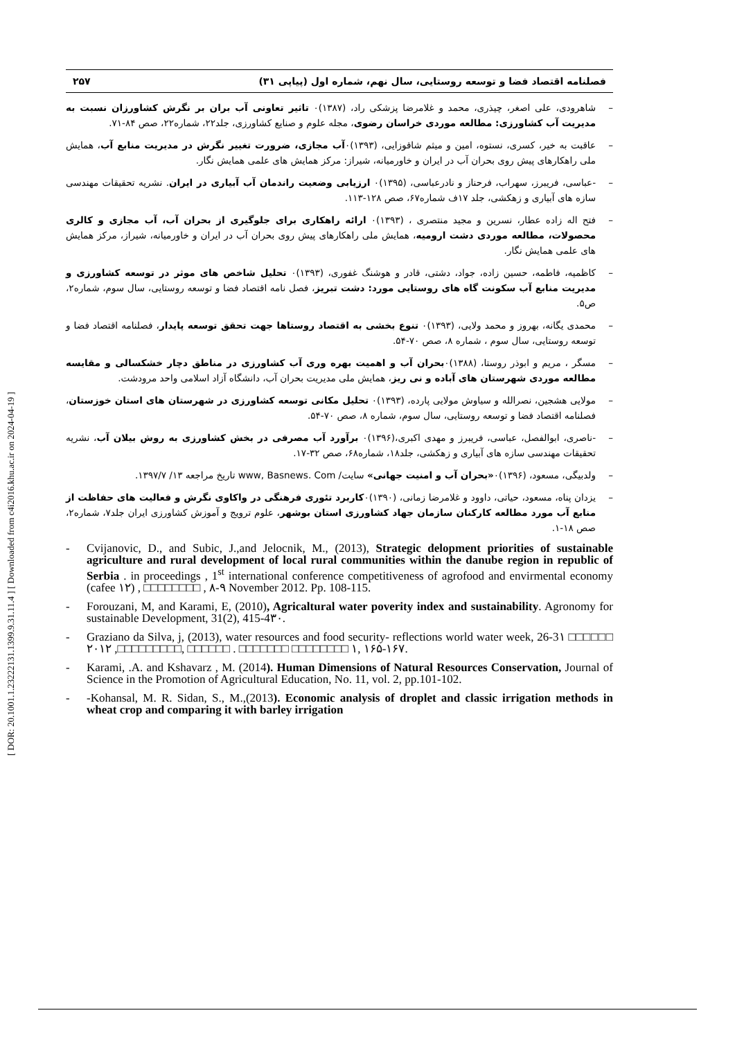[ DOR: 20.1001.1.23222131.1399.9.31.11.4 ] [ Downloaded from c4i2016.khu.ac.ir on 2024-04-19 ]
فصلنامه اقتصاد فضا و توسعه روستایی، سال نهم، شماره اول (پیاپی ۳۱) ۲۵۷
– شاهرودی، علی اصغر، چیذری، محمد و غلامرضا پزشکی راد، (۱۳۸۷)۰ تاثیر تعاونی آب بران بر نگرش کشاورزان نسبت به مدیریت آب کشاورزی: مطالعه موردی خراسان رضوی، مجله علوم و صنایع کشاورزی، جلد۲۲، شماره۲۲، صص ۸۴-۷۱.
– عاقبت به خیر، کسری، نستوه، امین و میثم شاقوزایی، (۱۳۹۳)۰آب مجازی، ضرورت تغییر نگرش در مدیریت منابع آب، همایش ملی راهکارهای پیش روی بحران آب در ایران و خاورمیانه، شیراز: مرکز همایش های علمی همایش نگار.
– -عباسی، فریبرز، سهراب، فرحناز و نادرعباسی، (۱۳۹۵)۰ ارزیابی وضعیت راندمان آب آبیاری در ایران. نشریه تحقیقات مهندسی سازه های آبیاری و زهکشی، جلد ۱۷ف شماره۶۷، صص ۱۲۸-۱۱۳.
– فتح اله زاده عطار، نسرین و مجید منتصری ، (۱۳۹۳)۰ ارائه راهکاری برای جلوگیری از بحران آب، آب مجازی و کالری محصولات، مطالعه موردی دشت ارومیه، همایش ملی راهکارهای پیش روی بحران آب در ایران و خاورمیانه، شیراز، مرکز همایش های علمی همایش نگار.
– کاظمیه، فاطمه، حسین زاده، جواد، دشتی، قادر و هوشنگ غفوری، (۱۳۹۳)۰ تحلیل شاخص های موثر در توسعه کشاورزی و مدیریت منابع آب سکونت گاه های روستایی مورد: دشت تبریز، فصل نامه اقتصاد فضا و توسعه روستایی، سال سوم، شماره۲، ص۵.
– محمدی یگانه، بهروز و محمد ولایی، (۱۳۹۳)۰ تنوع بخشی به اقتصاد روستاها جهت تحقق توسعه پایدار، فصلنامه اقتصاد فضا و توسعه روستایی، سال سوم ، شماره ۸، صص ۷۰-۵۴.
– مسگر ، مریم و ابوذر روستا، (۱۳۸۸)۰بحران آب و اهمیت بهره وری آب کشاورزی در مناطق دچار خشکسالی و مقایسه مطالعه موردی شهرستان های آباده و نی ریز، همایش ملی مدیریت بحران آب، دانشگاه آزاد اسلامی واحد مرودشت.
– مولایی هشجین، نصرالله و سیاوش مولایی پارده، (۱۳۹۳)۰ تحلیل مکانی توسعه کشاورزی در شهرستان های استان خوزستان، فصلنامه اقتصاد فضا و توسعه روستایی، سال سوم، شماره ۸، صص ۷۰-۵۴.
– -ناصری، ابوالفصل، عباسی، فریبرز و مهدی اکبری،(۱۳۹۶)۰ برآورد آب مصرفی در بخش کشاورزی به روش بیلان آب، نشریه تحقیقات مهندسی سازه های آبیاری و زهکشی، جلد۱۸، شماره۶۸، صص ۳۲-۱۷.
– ولدبیگی، مسعود، (۱۳۹۶)۰«بحران آب و امنیت جهانی» سایت/ www, Basnews. Com تاریخ مراجعه ۱۳/ ۱۳۹۷/۷.
– یزدان پناه، مسعود، حیاتی، داوود و غلامرضا زمانی، (۱۳۹۰)۰کاربرد تئوری فرهنگی در واکاوی نگرش و فعالیت های حفاظت از منابع آب مورد مطالعه کارکنان سازمان جهاد کشاورزی استان بوشهر، علوم ترویج و آموزش کشاورزی ایران جلد۷، شماره۲، صص ۱۸-۱.
- Cvijanovic, D., and Subic, J.,and Jelocnik, M., (2013), Strategic delopment priorities of sustainable agriculture and rural development of local rural communities within the danube region in republic of Serbia . in proceedings , 1<sup>st</sup> international conference competitiveness of agrofood and envirmental economy (cafee ۱۲) , □□□□□□□□ , ۸-۹ November 2012. Pp. 108-115.
- Forouzani, M, and Karami, E, (2010), Agricaltural water poverity index and sustainability. Agronomy for sustainable Development, 31(2), 415-4۳۰.
- Graziano da Silva, j, (2013), water resources and food security- reflections world water week, 26-3۱ □□□□□□ ۲۰۱۲ ,□□□□□□□□□, □□□□□□ . □□□□□□□ □□□□□□□□ ۱, ۱۶۵-۱۶۷.
- Karami, .A. and Kshavarz , M. (2014). Human Dimensions of Natural Resources Conservation, Journal of Science in the Promotion of Agricultural Education, No. 11, vol. 2, pp.101-102.
- -Kohansal, M. R. Sidan, S., M.,(2013). Economic analysis of droplet and classic irrigation methods in wheat crop and comparing it with barley irrigation